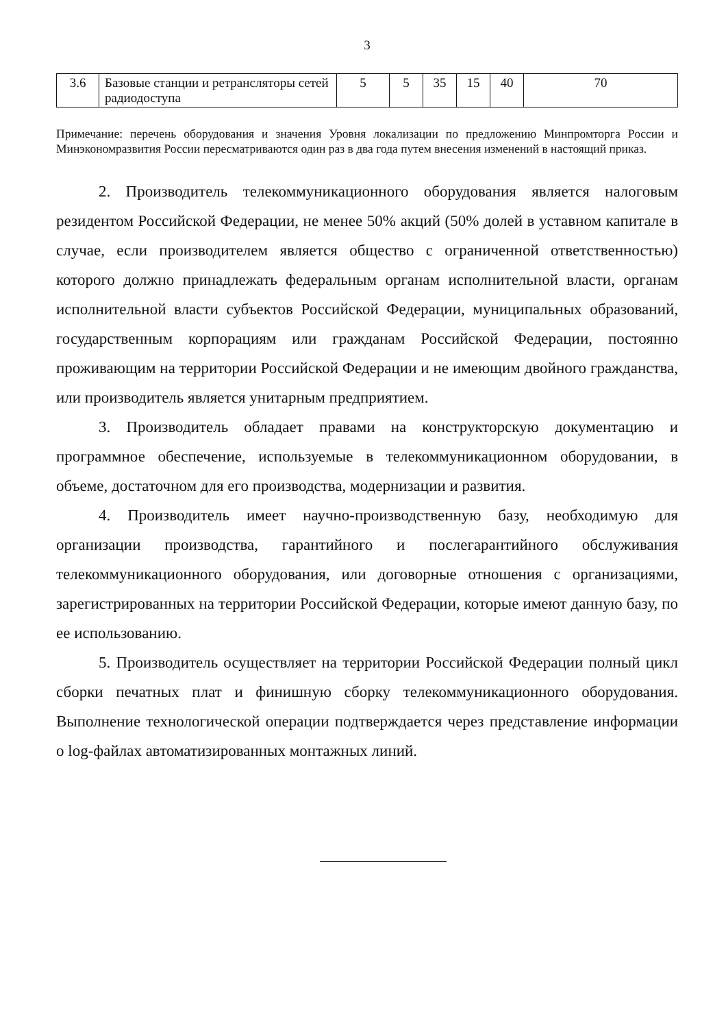3
| 3.6 | Базовые станции и ретрансляторы сетей радиодоступа | 5 | 5 | 35 | 15 | 40 | 70 |
Примечание: перечень оборудования и значения Уровня локализации по предложению Минпромторга России и Минэкономразвития России пересматриваются один раз в два года путем внесения изменений в настоящий приказ.
2. Производитель телекоммуникационного оборудования является налоговым резидентом Российской Федерации, не менее 50% акций (50% долей в уставном капитале в случае, если производителем является общество с ограниченной ответственностью) которого должно принадлежать федеральным органам исполнительной власти, органам исполнительной власти субъектов Российской Федерации, муниципальных образований, государственным корпорациям или гражданам Российской Федерации, постоянно проживающим на территории Российской Федерации и не имеющим двойного гражданства, или производитель является унитарным предприятием.
3. Производитель обладает правами на конструкторскую документацию и программное обеспечение, используемые в телекоммуникационном оборудовании, в объеме, достаточном для его производства, модернизации и развития.
4. Производитель имеет научно-производственную базу, необходимую для организации производства, гарантийного и послегарантийного обслуживания телекоммуникационного оборудования, или договорные отношения с организациями, зарегистрированных на территории Российской Федерации, которые имеют данную базу, по ее использованию.
5. Производитель осуществляет на территории Российской Федерации полный цикл сборки печатных плат и финишную сборку телекоммуникационного оборудования. Выполнение технологической операции подтверждается через представление информации о log-файлах автоматизированных монтажных линий.